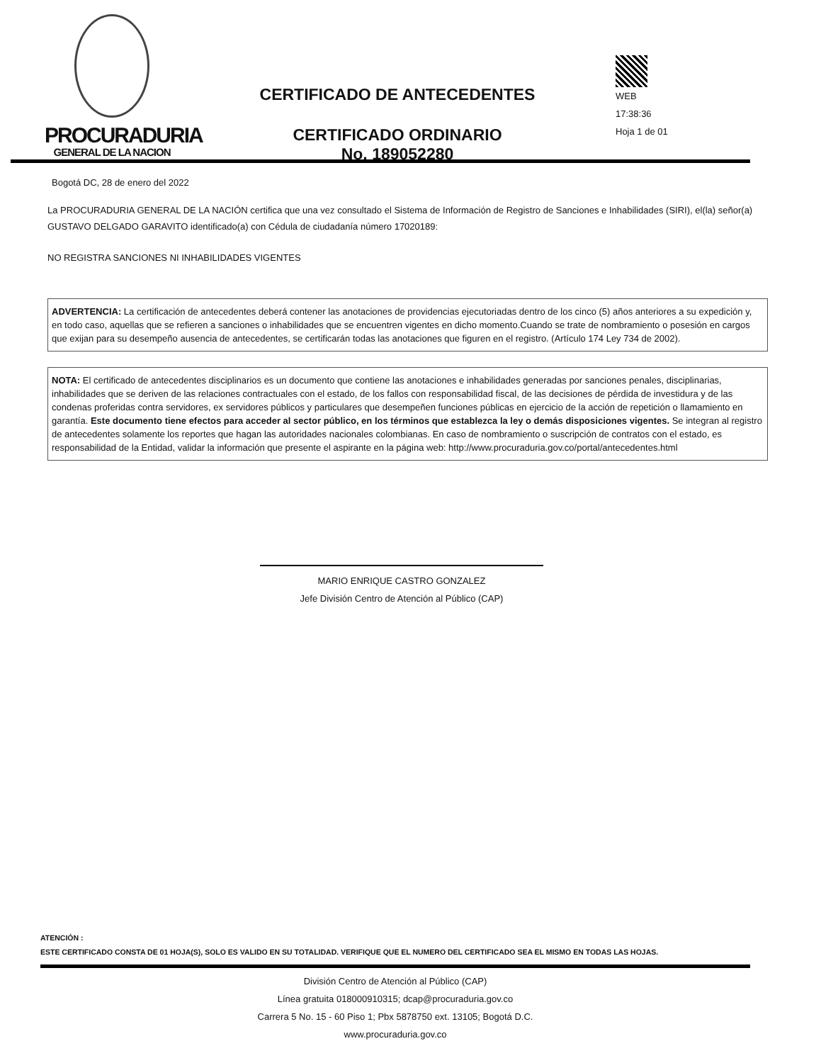PROCURADURIA
GENERAL DE LA NACION
CERTIFICADO DE ANTECEDENTES
CERTIFICADO ORDINARIO
No. 189052280
WEB
17:38:36
Hoja 1 de 01
Bogotá DC, 28 de enero del 2022
La PROCURADURIA GENERAL DE LA NACIÓN certifica que una vez consultado el Sistema de Información de Registro de Sanciones e Inhabilidades (SIRI), el(la) señor(a) GUSTAVO DELGADO GARAVITO identificado(a) con Cédula de ciudadanía número 17020189:
NO REGISTRA SANCIONES NI INHABILIDADES VIGENTES
ADVERTENCIA: La certificación de antecedentes deberá contener las anotaciones de providencias ejecutoriadas dentro de los cinco (5) años anteriores a su expedición y, en todo caso, aquellas que se refieren a sanciones o inhabilidades que se encuentren vigentes en dicho momento.Cuando se trate de nombramiento o posesión en cargos que exijan para su desempeño ausencia de antecedentes, se certificarán todas las anotaciones que figuren en el registro. (Artículo 174 Ley 734 de 2002).
NOTA: El certificado de antecedentes disciplinarios es un documento que contiene las anotaciones e inhabilidades generadas por sanciones penales, disciplinarias, inhabilidades que se deriven de las relaciones contractuales con el estado, de los fallos con responsabilidad fiscal, de las decisiones de pérdida de investidura y de las condenas proferidas contra servidores, ex servidores públicos y particulares que desempeñen funciones públicas en ejercicio de la acción de repetición o llamamiento en garantía. Este documento tiene efectos para acceder al sector público, en los términos que establezca la ley o demás disposiciones vigentes. Se integran al registro de antecedentes solamente los reportes que hagan las autoridades nacionales colombianas. En caso de nombramiento o suscripción de contratos con el estado, es responsabilidad de la Entidad, validar la información que presente el aspirante en la página web: http://www.procuraduria.gov.co/portal/antecedentes.html
MARIO ENRIQUE CASTRO GONZALEZ
Jefe División Centro de Atención al Público (CAP)
ATENCIÓN :
ESTE CERTIFICADO CONSTA DE 01 HOJA(S), SOLO ES VALIDO EN SU TOTALIDAD. VERIFIQUE QUE EL NUMERO DEL CERTIFICADO SEA EL MISMO EN TODAS LAS HOJAS.
División Centro de Atención al Público (CAP)
Línea gratuita 018000910315; dcap@procuraduria.gov.co
Carrera 5 No. 15 - 60 Piso 1; Pbx 5878750 ext. 13105; Bogotá D.C.
www.procuraduria.gov.co